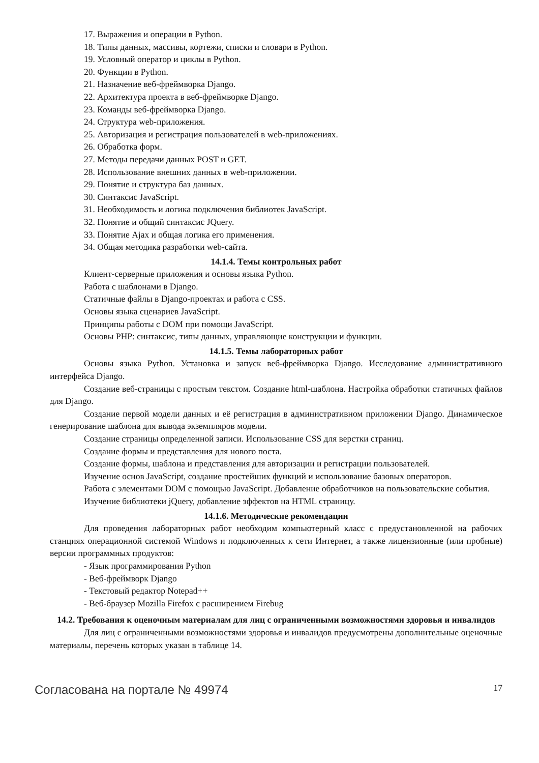17. Выражения и операции в Python.
18. Типы данных, массивы, кортежи, списки и словари в Python.
19. Условный оператор и циклы в Python.
20. Функции в Python.
21. Назначение веб-фреймворка Django.
22. Архитектура проекта в веб-фреймворке Django.
23. Команды веб-фреймворка Django.
24. Структура web-приложения.
25. Авторизация и регистрация пользователей в web-приложениях.
26. Обработка форм.
27. Методы передачи данных POST и GET.
28. Использование внешних данных в web-приложении.
29. Понятие и структура баз данных.
30. Синтаксис JavaScript.
31. Необходимость и логика подключения библиотек JavaScript.
32. Понятие и общий синтаксис JQuery.
33. Понятие Ajax и общая логика его применения.
34. Общая методика разработки web-сайта.
14.1.4. Темы контрольных работ
Клиент-серверные приложения и основы языка Python.
Работа с шаблонами в Django.
Статичные файлы в Django-проектах и работа с CSS.
Основы языка сценариев JavaScript.
Принципы работы с DOM при помощи JavaScript.
Основы PHP: синтаксис, типы данных, управляющие конструкции и функции.
14.1.5. Темы лабораторных работ
Основы языка Python. Установка и запуск веб-фреймворка Django. Исследование административного интерфейса Django.
Создание веб-страницы с простым текстом. Создание html-шаблона. Настройка обработки статичных файлов для Django.
Создание первой модели данных и её регистрация в административном приложении Django. Динамическое генерирование шаблона для вывода экземпляров модели.
Создание страницы определенной записи. Использование CSS для верстки страниц.
Создание формы и представления для нового поста.
Создание формы, шаблона и представления для авторизации и регистрации пользователей.
Изучение основ JavaScript, создание простейших функций и использование базовых операторов.
Работа с элементами DOM с помощью JavaScript. Добавление обработчиков на пользовательские события.
Изучение библиотеки jQuery, добавление эффектов на HTML страницу.
14.1.6. Методические рекомендации
Для проведения лабораторных работ необходим компьютерный класс с предустановленной на рабочих станциях операционной системой Windows и подключенных к сети Интернет, а также лицензионные (или пробные) версии программных продуктов:
- Язык программирования Python
- Веб-фреймворк Django
- Текстовый редактор Notepad++
- Веб-браузер Mozilla Firefox с расширением Firebug
14.2. Требования к оценочным материалам для лиц с ограниченными возможностями здоровья и инвалидов
Для лиц с ограниченными возможностями здоровья и инвалидов предусмотрены дополнительные оценочные материалы, перечень которых указан в таблице 14.
Согласована на портале № 49974 17